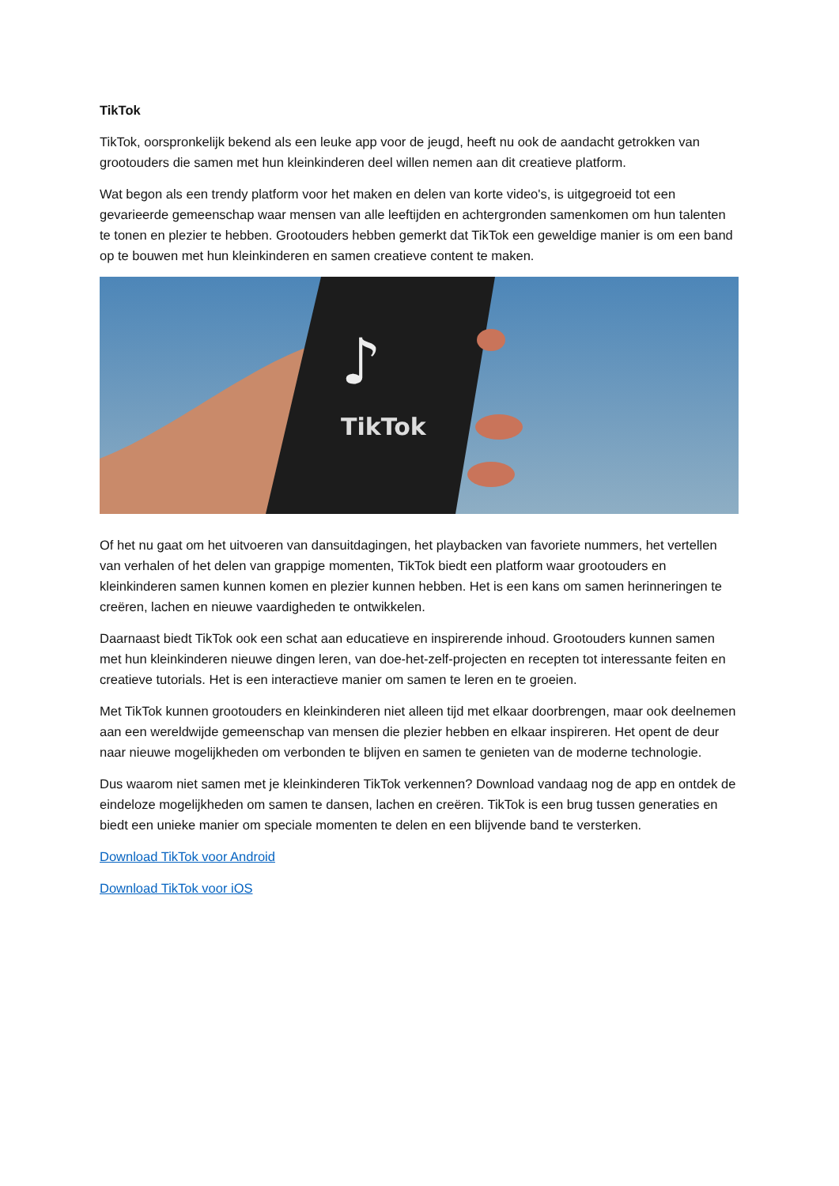TikTok
TikTok, oorspronkelijk bekend als een leuke app voor de jeugd, heeft nu ook de aandacht getrokken van grootouders die samen met hun kleinkinderen deel willen nemen aan dit creatieve platform.
Wat begon als een trendy platform voor het maken en delen van korte video's, is uitgegroeid tot een gevarieerde gemeenschap waar mensen van alle leeftijden en achtergronden samenkomen om hun talenten te tonen en plezier te hebben. Grootouders hebben gemerkt dat TikTok een geweldige manier is om een band op te bouwen met hun kleinkinderen en samen creatieve content te maken.
♪
TikTok
Of het nu gaat om het uitvoeren van dansuitdagingen, het playbacken van favoriete nummers, het vertellen van verhalen of het delen van grappige momenten, TikTok biedt een platform waar grootouders en kleinkinderen samen kunnen komen en plezier kunnen hebben. Het is een kans om samen herinneringen te creëren, lachen en nieuwe vaardigheden te ontwikkelen.
Daarnaast biedt TikTok ook een schat aan educatieve en inspirerende inhoud. Grootouders kunnen samen met hun kleinkinderen nieuwe dingen leren, van doe-het-zelf-projecten en recepten tot interessante feiten en creatieve tutorials. Het is een interactieve manier om samen te leren en te groeien.
Met TikTok kunnen grootouders en kleinkinderen niet alleen tijd met elkaar doorbrengen, maar ook deelnemen aan een wereldwijde gemeenschap van mensen die plezier hebben en elkaar inspireren. Het opent de deur naar nieuwe mogelijkheden om verbonden te blijven en samen te genieten van de moderne technologie.
Dus waarom niet samen met je kleinkinderen TikTok verkennen? Download vandaag nog de app en ontdek de eindeloze mogelijkheden om samen te dansen, lachen en creëren. TikTok is een brug tussen generaties en biedt een unieke manier om speciale momenten te delen en een blijvende band te versterken.
Download TikTok voor Android
Download TikTok voor iOS